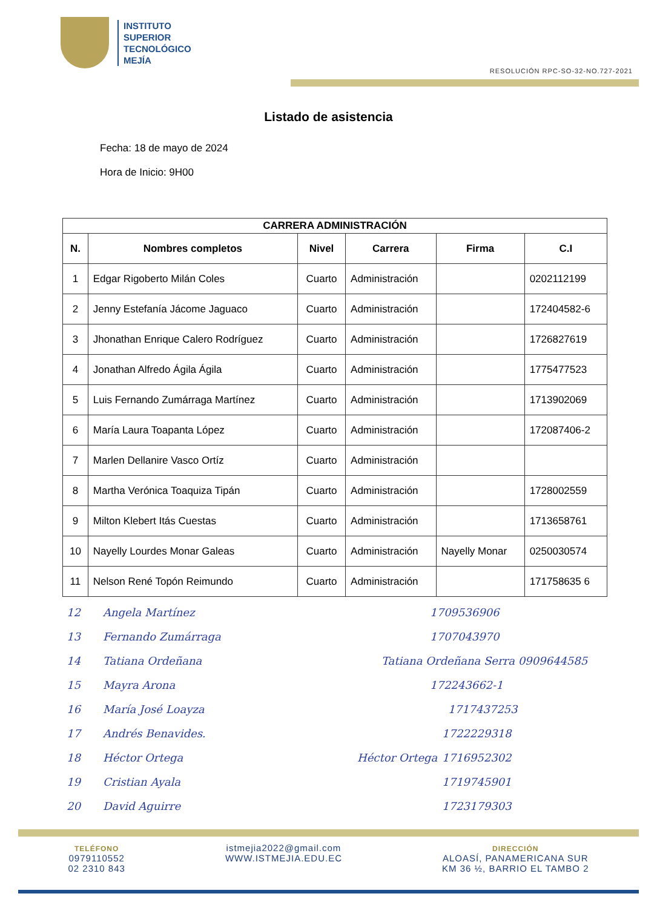INSTITUTO
SUPERIOR
TECNOLÓGICO
MEJÍA
RESOLUCIÓN RPC-SO-32-NO.727-2021
Listado de asistencia
Fecha: 18 de mayo de 2024
Hora de Inicio: 9H00
| CARRERA ADMINISTRACIÓN | | | | | |
| --- | --- | --- | --- | --- | --- |
| N. | Nombres completos | Nivel | Carrera | Firma | C.I |
| 1 | Edgar Rigoberto Milán Coles | Cuarto | Administración | | 0202112199 |
| 2 | Jenny Estefanía Jácome Jaguaco | Cuarto | Administración | | 172404582-6 |
| 3 | Jhonathan Enrique Calero Rodríguez | Cuarto | Administración | | 1726827619 |
| 4 | Jonathan Alfredo Ágila Ágila | Cuarto | Administración | | 1775477523 |
| 5 | Luis Fernando Zumárraga Martínez | Cuarto | Administración | | 1713902069 |
| 6 | María Laura Toapanta López | Cuarto | Administración | | 172087406-2 |
| 7 | Marlen Dellanire Vasco Ortíz | Cuarto | Administración | | |
| 8 | Martha Verónica Toaquiza Tipán | Cuarto | Administración | | 1728002559 |
| 9 | Milton Klebert Itás Cuestas | Cuarto | Administración | | 1713658761 |
| 10 | Nayelly Lourdes Monar Galeas | Cuarto | Administración | Nayelly Monar | 0250030574 |
| 11 | Nelson René Topón Reimundo | Cuarto | Administración | | 171758635 6 |
12 Angela Martínez 1709536906
13 Fernando Zumárraga 1707043970
14 Tatiana Ordeñana Tatiana Ordeñana Serra 0909644585
15 Mayra Arona 172243662-1
16 María José Loayza 1717437253
17 Andrés Benavides. 1722229318
18 Héctor Ortega Héctor Ortega 1716952302
19 Cristian Ayala 1719745901
20 David Aguirre 1723179303
TELÉFONO
0979110552
02 2310 843
istmejia2022@gmail.com
WWW.ISTMEJIA.EDU.EC
DIRECCIÓN
ALOASÍ, PANAMERICANA SUR
KM 36 ½, BARRIO EL TAMBO 2